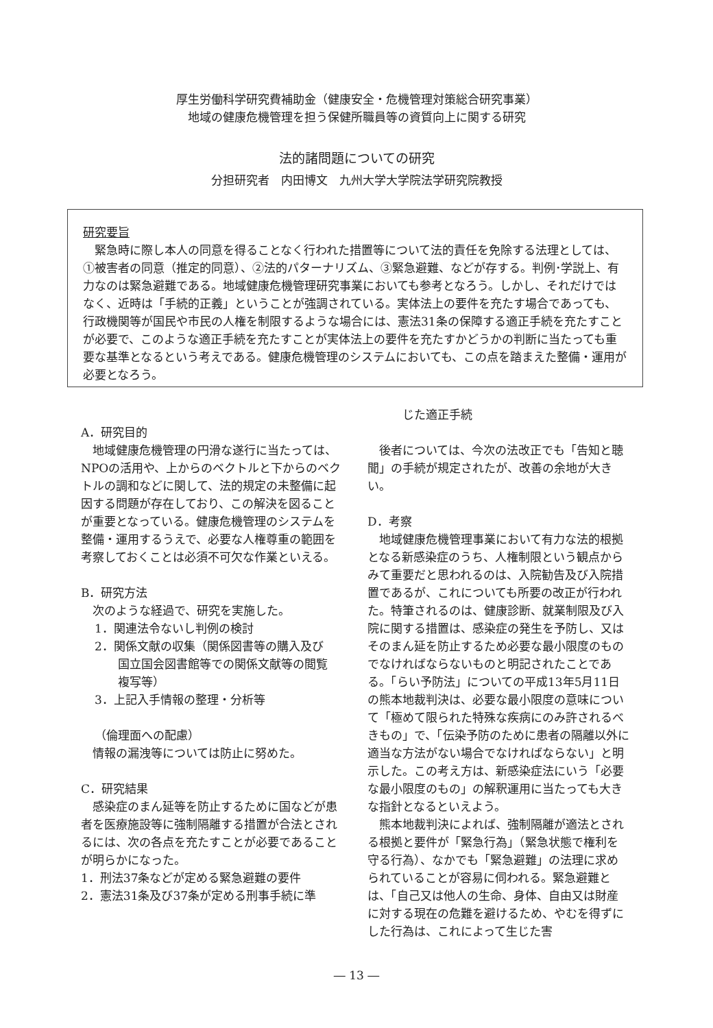厚生労働科学研究費補助金（健康安全・危機管理対策総合研究事業）
地域の健康危機管理を担う保健所職員等の資質向上に関する研究
法的諸問題についての研究
分担研究者　内田博文　九州大学大学院法学研究院教授
研究要旨
　緊急時に際し本人の同意を得ることなく行われた措置等について法的責任を免除する法理としては、①被害者の同意（推定的同意）、②法的パターナリズム、③緊急避難、などが存する。判例･学説上、有力なのは緊急避難である。地域健康危機管理研究事業においても参考となろう。しかし、それだけではなく、近時は「手続的正義」ということが強調されている。実体法上の要件を充たす場合であっても、行政機関等が国民や市民の人権を制限するような場合には、憲法31条の保障する適正手続を充たすことが必要で、このような適正手続を充たすことが実体法上の要件を充たすかどうかの判断に当たっても重要な基準となるという考えである。健康危機管理のシステムにおいても、この点を踏まえた整備・運用が必要となろう。
A．研究目的
　地域健康危機管理の円滑な遂行に当たっては、NPOの活用や、上からのベクトルと下からのベクトルの調和などに関して、法的規定の未整備に起因する問題が存在しており、この解決を図ることが重要となっている。健康危機管理のシステムを整備・運用するうえで、必要な人権尊重の範囲を考察しておくことは必須不可欠な作業といえる。
B．研究方法
　次のような経過で、研究を実施した。
1．関連法令ないし判例の検討
2．関係文献の収集（関係図書等の購入及び
　　国立国会図書館等での関係文献等の閲覧
　　複写等）
3．上記入手情報の整理・分析等
（倫理面への配慮）
　情報の漏洩等については防止に努めた。
C．研究結果
　感染症のまん延等を防止するために国などが患者を医療施設等に強制隔離する措置が合法とされるには、次の各点を充たすことが必要であることが明らかになった。
1．刑法37条などが定める緊急避難の要件
2．憲法31条及び37条が定める刑事手続に準
　　　じた適正手続
　後者については、今次の法改正でも「告知と聴聞」の手続が規定されたが、改善の余地が大きい。
D．考察
　地域健康危機管理事業において有力な法的根拠となる新感染症のうち、人権制限という観点からみて重要だと思われるのは、入院勧告及び入院措置であるが、これについても所要の改正が行われた。特筆されるのは、健康診断、就業制限及び入院に関する措置は、感染症の発生を予防し、又はそのまん延を防止するため必要な最小限度のものでなければならないものと明記されたことである。「らい予防法」についての平成13年5月11日の熊本地裁判決は、必要な最小限度の意味について「極めて限られた特殊な疾病にのみ許されるべきもの」で、「伝染予防のために患者の隔離以外に適当な方法がない場合でなければならない」と明示した。この考え方は、新感染症法にいう「必要な最小限度のもの」の解釈運用に当たっても大きな指針となるといえよう。
　熊本地裁判決によれば、強制隔離が適法とされる根拠と要件が「緊急行為」（緊急状態で権利を守る行為）、なかでも「緊急避難」の法理に求められていることが容易に伺われる。緊急避難とは、「自己又は他人の生命、身体、自由又は財産に対する現在の危難を避けるため、やむを得ずにした行為は、これによって生じた害
― 13 ―